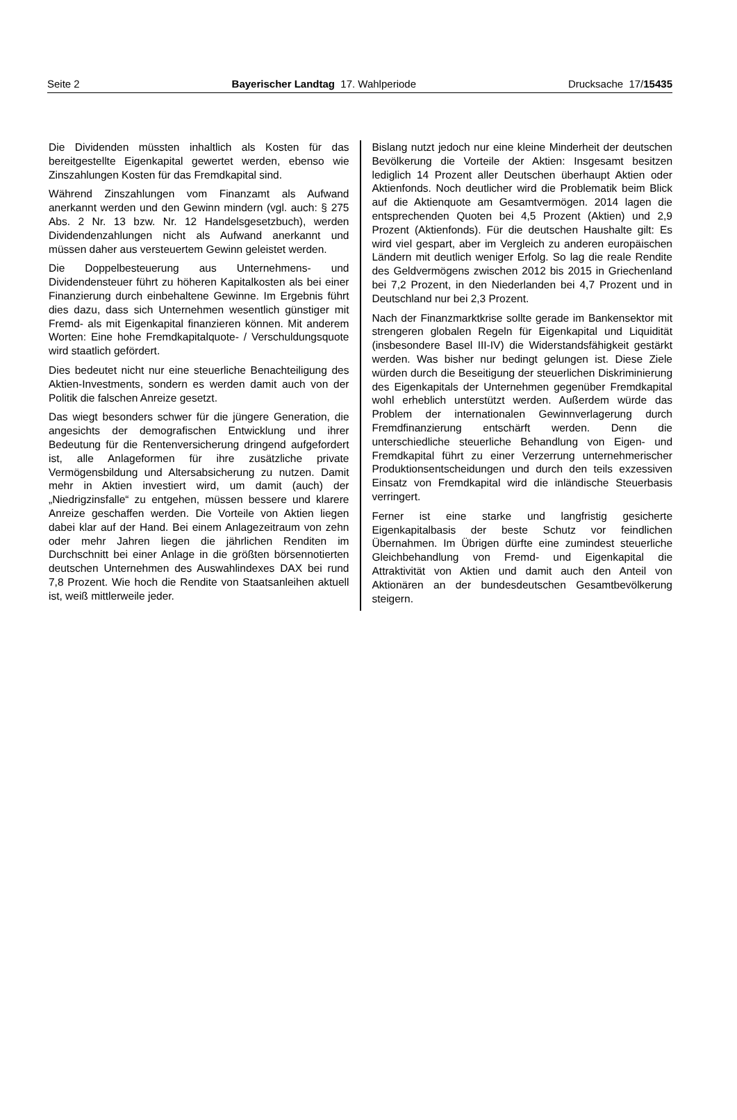Seite 2 Bayerischer Landtag 17. Wahlperiode Drucksache 17/15435
Die Dividenden müssten inhaltlich als Kosten für das bereitgestellte Eigenkapital gewertet werden, ebenso wie Zinszahlungen Kosten für das Fremdkapital sind.
Während Zinszahlungen vom Finanzamt als Aufwand anerkannt werden und den Gewinn mindern (vgl. auch: § 275 Abs. 2 Nr. 13 bzw. Nr. 12 Handelsgesetzbuch), werden Dividendenzahlungen nicht als Aufwand anerkannt und müssen daher aus versteuertem Gewinn geleistet werden.
Die Doppelbesteuerung aus Unternehmens- und Dividendensteuer führt zu höheren Kapitalkosten als bei einer Finanzierung durch einbehaltene Gewinne. Im Ergebnis führt dies dazu, dass sich Unternehmen wesentlich günstiger mit Fremd- als mit Eigenkapital finanzieren können. Mit anderem Worten: Eine hohe Fremdkapitalquote- / Verschuldungsquote wird staatlich gefördert.
Dies bedeutet nicht nur eine steuerliche Benachteiligung des Aktien-Investments, sondern es werden damit auch von der Politik die falschen Anreize gesetzt.
Das wiegt besonders schwer für die jüngere Generation, die angesichts der demografischen Entwicklung und ihrer Bedeutung für die Rentenversicherung dringend aufgefordert ist, alle Anlageformen für ihre zusätzliche private Vermögensbildung und Altersabsicherung zu nutzen. Damit mehr in Aktien investiert wird, um damit (auch) der „Niedrigzinsfalle“ zu entgehen, müssen bessere und klarere Anreize geschaffen werden. Die Vorteile von Aktien liegen dabei klar auf der Hand. Bei einem Anlagezeitraum von zehn oder mehr Jahren liegen die jährlichen Renditen im Durchschnitt bei einer Anlage in die größten börsennotierten deutschen Unternehmen des Auswahlindexes DAX bei rund 7,8 Prozent. Wie hoch die Rendite von Staatsanleihen aktuell ist, weiß mittlerweile jeder.
Bislang nutzt jedoch nur eine kleine Minderheit der deutschen Bevölkerung die Vorteile der Aktien: Insgesamt besitzen lediglich 14 Prozent aller Deutschen überhaupt Aktien oder Aktienfonds. Noch deutlicher wird die Problematik beim Blick auf die Aktienquote am Gesamtvermögen. 2014 lagen die entsprechenden Quoten bei 4,5 Prozent (Aktien) und 2,9 Prozent (Aktienfonds). Für die deutschen Haushalte gilt: Es wird viel gespart, aber im Vergleich zu anderen europäischen Ländern mit deutlich weniger Erfolg. So lag die reale Rendite des Geldvermögens zwischen 2012 bis 2015 in Griechenland bei 7,2 Prozent, in den Niederlanden bei 4,7 Prozent und in Deutschland nur bei 2,3 Prozent.
Nach der Finanzmarktkrise sollte gerade im Bankensektor mit strengeren globalen Regeln für Eigenkapital und Liquidität (insbesondere Basel III-IV) die Widerstandsfähigkeit gestärkt werden. Was bisher nur bedingt gelungen ist. Diese Ziele würden durch die Beseitigung der steuerlichen Diskriminierung des Eigenkapitals der Unternehmen gegenüber Fremdkapital wohl erheblich unterstützt werden. Außerdem würde das Problem der internationalen Gewinnverlagerung durch Fremdfinanzierung entschärft werden. Denn die unterschiedliche steuerliche Behandlung von Eigen- und Fremdkapital führt zu einer Verzerrung unternehmerischer Produktionsentscheidungen und durch den teils exzessiven Einsatz von Fremdkapital wird die inländische Steuerbasis verringert.
Ferner ist eine starke und langfristig gesicherte Eigenkapitalbasis der beste Schutz vor feindlichen Übernahmen. Im Übrigen dürfte eine zumindest steuerliche Gleichbehandlung von Fremd- und Eigenkapital die Attraktivität von Aktien und damit auch den Anteil von Aktionären an der bundesdeutschen Gesamtbevölkerung steigern.